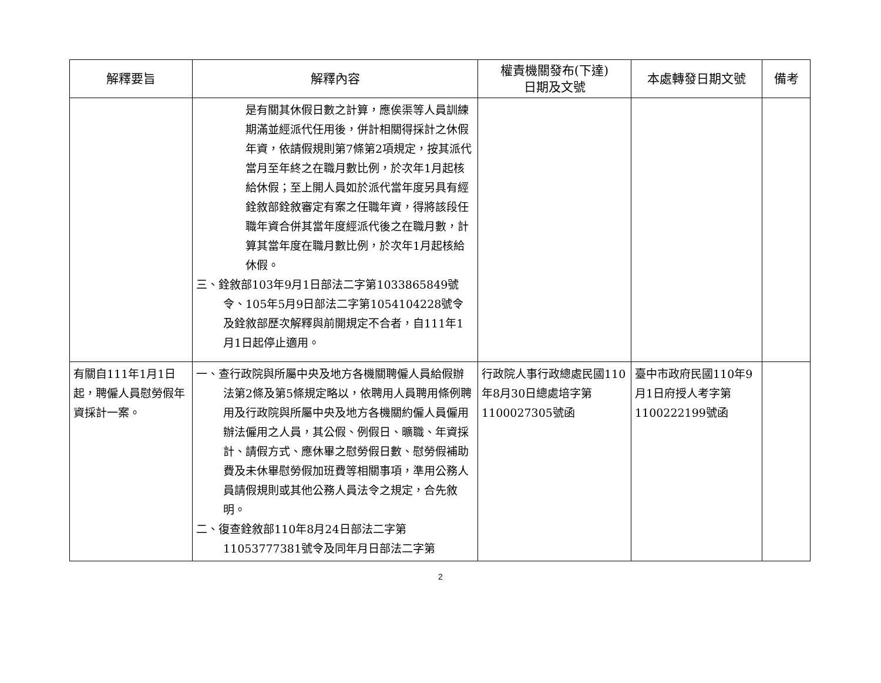| 解釋要旨 | 解釋內容 | 權責機關發布(下達) 日期及文號 | 本處轉發日期文號 | 備考 |
| --- | --- | --- | --- | --- |
| | 是有關其休假日數之計算，應俟渠等人員訓練期滿並經派代任用後，併計相關得採計之休假年資，依請假規則第7條第2項規定，按其派代當月至年終之在職月數比例，於次年1月起核給休假；至上開人員如於派代當年度另具有經銓敘部銓敘審定有案之任職年資，得將該段任職年資合併其當年度經派代後之在職月數，計算其當年度在職月數比例，於次年1月起核給休假。 三、銓敘部103年9月1日部法二字第1033865849號令、105年5月9日部法二字第1054104228號令及銓敘部歷次解釋與前開規定不合者，自111年1月1日起停止適用。 | | | |
| 有關自111年1月1日起，聘僱人員慰勞假年資採計一案。 | 一、查行政院與所屬中央及地方各機關聘僱人員給假辦法第2條及第5條規定略以，依聘用人員聘用條例聘用及行政院與所屬中央及地方各機關約僱人員僱用辦法僱用之人員，其公假、例假日、曠職、年資採計、請假方式、應休畢之慰勞假日數、慰勞假補助費及未休畢慰勞假加班費等相關事項，準用公務人員請假規則或其他公務人員法令之規定，合先敘明。 二、復查銓敘部110年8月24日部法二字第11053777381號令及同年月日部法二字第 | 行政院人事行政總處民國110年8月30日總處培字第1100027305號函 | 臺中市政府民國110年9月1日府授人考字第1100222199號函 | |
2